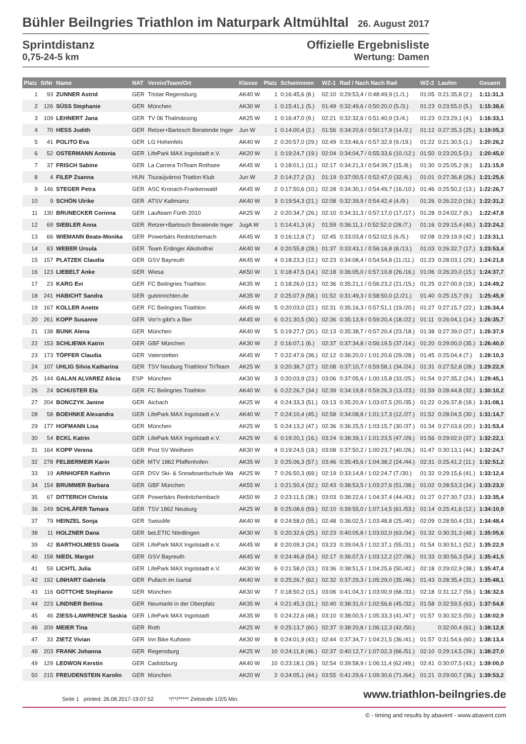Bühler Beilngries Triathlon im Naturpark Altmühltal 26. August 2017
Sprintdistanz
0,75-24-5 km
Offizielle Ergebnisliste
Wertung: Damen
| Platz | StNr | Name | NAT | Verein/Team/Ort | Klasse | Platz | Schwimmen | WZ-1 | Rad / Nach Nach Rad | WZ-2 | Laufen | Gesamt |
| --- | --- | --- | --- | --- | --- | --- | --- | --- | --- | --- | --- | --- |
| 1 | 93 | ZUNNER Astrid | GER | Tristar Regensburg | AK40 W | 1 | 0:16:45,6 (8.) | 02:10 | 0:29:53,4 / 0:48:49,9 (1./1.) | 01:05 | 0:21:35,8 (2.) | 1:11:31,3 |
| 2 | 126 | SÜSS Stephanie | GER | München | AK30 W | 1 | 0:15:41,1 (5.) | 01:49 | 0:32:49,6 / 0:50:20,0 (5./3.) | 01:23 | 0:23:55,0 (5.) | 1:15:38,6 |
| 3 | 109 | LEHNERT Jana | GER | TV 06 Thalmässing | AK25 W | 1 | 0:16:47,0 (9.) | 02:21 | 0:32:32,6 / 0:51:40,9 (3./4.) | 01:23 | 0:23:29,1 (4.) | 1:16:33,1 |
| 4 | 70 | HESS Judith | GER | Retzer+Bartosch Beratende Inger | Jun W | 1 | 0:14:00,4 (2.) | 01:56 | 0:34:20,6 / 0:50:17,9 (14./2.) | 01:12 | 0:27:35,3 (25.) | 1:19:05,3 |
| 5 | 41 | POLITO Eva | GER | LG Hohenfels | AK40 W | 2 | 0:20:57,0 (29.) | 02:49 | 0:33:46,6 / 0:57:32,9 (9./19.) | 01:22 | 0:21:30,5 (1.) | 1:20:26,2 |
| 6 | 52 | OSTERMANN Antonia | GER | LifePark MAX Ingolstadt e.V. | AK20 W | 1 | 0:19:24,7 (19.) | 02:04 | 0:34:04,7 / 0:55:33,6 (10./12.) | 01:50 | 0:23:20,5 (3.) | 1:20:45,0 |
| 7 | 37 | FRISCH Sabine | GER | La Carrera TriTeam Rothsee | AK45 W | 1 | 0:18:01,1 (11.) | 02:17 | 0:34:21,3 / 0:54:39,7 (15./8.) | 01:30 | 0:25:05,2 (8.) | 1:21:15,9 |
| 8 | 4 | FILEP Zsanna | HUN | Tiszaújvárosi Triatlon Klub | Jun W | 2 | 0:14:27,2 (3.) | 01:19 | 0:37:00,5 / 0:52:47,0 (32./6.) | 01:01 | 0:27:36,8 (26.) | 1:21:25,6 |
| 9 | 146 | STEGER Petra | GER | ASC Kronach-Frankenwald | AK45 W | 2 | 0:17:50,6 (10.) | 02:28 | 0:34:30,1 / 0:54:49,7 (16./10.) | 01:46 | 0:25:50,2 (13.) | 1:22:26,7 |
| 10 | 9 | SCHÖN Ulrike | GER | ATSV Kallmümz | AK40 W | 3 | 0:19:54,3 (21.) | 02:08 | 0:32:39,9 / 0:54:42,4 (4./9.) | 01:26 | 0:26:22,0 (16.) | 1:22:31,2 |
| 11 | 130 | BRUNECKER Corinna | GER | Laufteam Fürth 2010 | AK25 W | 2 | 0:20:34,7 (26.) | 02:10 | 0:34:31,3 / 0:57:17,0 (17./17.) | 01:28 | 0:24:02,7 (6.) | 1:22:47,8 |
| 12 | 69 | SIEBLER Anna | GER | Retzer+Bartosch Beratende Inger | JugA W | 1 | 0:14:41,3 (4.) | 01:59 | 0:36:11,1 / 0:52:52,0 (28./7.) | 01:16 | 0:29:15,4 (40.) | 1:23:24,2 |
| 13 | 66 | WIEMANN Beate-Monika | GER | Powerbärs Rednitzhemach | AK45 W | 3 | 0:16:12,8 (7.) | 02:45 | 0:33:03,8 / 0:52:02,5 (6./5.) | 02:08 | 0:29:19,9 (42.) | 1:23:31,1 |
| 14 | 83 | WEBER Ursula | GER | Team Erdinger Alkoholfrei | AK40 W | 4 | 0:20:55,8 (28.) | 01:37 | 0:33:43,1 / 0:56:16,8 (8./13.) | 01:03 | 0:26:32,7 (17.) | 1:23:53,4 |
| 15 | 157 | PLATZEK Claudia | GER | GSV Bayreuth | AK45 W | 4 | 0:18:23,3 (12.) | 02:23 | 0:34:08,4 / 0:54:54,8 (11./11.) | 01:23 | 0:28:03,1 (29.) | 1:24:21,8 |
| 16 | 123 | LIEBELT Anke | GER | Wiesa | AK50 W | 1 | 0:18:47,5 (14.) | 02:18 | 0:36:05,0 / 0:57:10,8 (26./16.) | 01:06 | 0:26:20,0 (15.) | 1:24:37,7 |
| 17 | 23 | KARG Evi | GER | FC Beilngries Triathlon | AK35 W | 1 | 0:18:26,0 (13.) | 02:36 | 0:35:21,1 / 0:56:23,2 (21./15.) | 01:25 | 0:27:00,9 (19.) | 1:24:49,2 |
| 18 | 241 | HABICHT Sandra | GER | guteinrichten.de | AK35 W | 2 | 0:25:07,9 (58.) | 01:52 | 0:31:49,3 / 0:58:50,0 (2./21.) | 01:40 | 0:25:15,7 (9.) | 1:25:45,9 |
| 19 | 167 | KOLLER Anette | GER | FC Beilngries Triathlon | AK45 W | 5 | 0:20:03,0 (22.) | 02:31 | 0:35:16,3 / 0:57:51,1 (19./20.) | 01:27 | 0:27:15,7 (22.) | 1:26:34,4 |
| 20 | 261 | KOPP Susanne | GER | Vor'n gibt's a Bier | AK45 W | 6 | 0:21:30,5 (30.) | 02:36 | 0:35:13,9 / 0:59:20,4 (18./22.) | 01:11 | 0:26:04,1 (14.) | 1:26:35,7 |
| 21 | 138 | BUNK Alena | GER | München | AK40 W | 5 | 0:19:27,7 (20.) | 02:13 | 0:35:38,7 / 0:57:20,4 (23./18.) | 01:38 | 0:27:39,0 (27.) | 1:26:37,9 |
| 22 | 153 | SCHLIEWA Katrin | GER | GBF München | AK30 W | 2 | 0:16:07,1 (6.) | 02:37 | 0:37:34,8 / 0:56:19,5 (37./14.) | 01:20 | 0:29:00,0 (35.) | 1:26:40,0 |
| 23 | 173 | TÖPFER Claudia | GER | Vaterstetten | AK45 W | 7 | 0:22:47,6 (36.) | 02:12 | 0:36:20,0 / 1:01:20,6 (29./28.) | 01:45 | 0:25:04,4 (7.) | 1:28:10,3 |
| 24 | 107 | UHLIG Silvia Katharina | GER | TSV Neuburg Triathlon/ TriTeam | AK25 W | 3 | 0:20:38,7 (27.) | 02:08 | 0:37:10,7 / 0:59:58,1 (34./24.) | 01:31 | 0:27:52,8 (28.) | 1:29:22,9 |
| 25 | 144 | GALAN ALVAREZ Alicia | ESP | München | AK30 W | 3 | 0:20:03,9 (23.) | 03:06 | 0:37:05,6 / 1:00:15,8 (33./25.) | 01:54 | 0:27:35,2 (24.) | 1:29:45,1 |
| 26 | 24 | SCHUSTER Ela | GER | FC Beilngries Triathlon | AK40 W | 6 | 0:22:26,7 (34.) | 02:39 | 0:34:19,8 / 0:59:26,3 (13./23.) | 01:59 | 0:28:44,8 (32.) | 1:30:10,2 |
| 27 | 204 | BONCZYK Janine | GER | Aichach | AK25 W | 4 | 0:24:33,3 (51.) | 03:13 | 0:35:20,9 / 1:03:07,5 (20./35.) | 01:22 | 0:26:37,8 (18.) | 1:31:08,1 |
| 28 | 58 | BOEHNKE Alexandra | GER | LifePark MAX Ingolstadt e.V. | AK40 W | 7 | 0:24:10,4 (45.) | 02:58 | 0:34:08,8 / 1:01:17,3 (12./27.) | 01:52 | 0:28:04,5 (30.) | 1:31:14,7 |
| 29 | 177 | HOFMANN Lisa | GER | München | AK25 W | 5 | 0:24:13,2 (47.) | 02:36 | 0:36:25,5 / 1:03:15,7 (30./37.) | 01:34 | 0:27:03,6 (20.) | 1:31:53,4 |
| 30 | 54 | ECKL Katrin | GER | LifePark MAX Ingolstadt e.V. | AK25 W | 6 | 0:19:20,1 (16.) | 03:24 | 0:38:39,1 / 1:01:23,5 (47./29.) | 01:56 | 0:29:02,0 (37.) | 1:32:22,1 |
| 31 | 164 | KOPP Verena | GER | Post SV Weilheim | AK30 W | 4 | 0:19:24,5 (18.) | 03:08 | 0:37:50,2 / 1:00:23,7 (40./26.) | 01:47 | 0:30:13,1 (44.) | 1:32:24,7 |
| 32 | 278 | FELBERMEIR Karin | GER | MTV 1862 Pfaffenhofen | AK35 W | 3 | 0:25:06,3 (57.) | 03:46 | 0:35:45,6 / 1:04:38,2 (24./44.) | 02:31 | 0:25:41,2 (11.) | 1:32:51,2 |
| 33 | 19 | ARNHOFER Kathrin | GER | DSV Ski- & Snowboardschule Wa | AK25 W | 7 | 0:26:50,3 (69.) | 02:19 | 0:33:14,8 / 1:02:24,7 (7./30.) | 01:32 | 0:29:15,6 (41.) | 1:33:12,4 |
| 34 | 154 | BRUMMER Barbara | GER | GBF München | AK55 W | 1 | 0:21:50,4 (32.) | 02:43 | 0:38:53,5 / 1:03:27,6 (51./38.) | 01:02 | 0:28:53,3 (34.) | 1:33:23,0 |
| 35 | 67 | DITTERICH Christa | GER | Powerbärs Rednitzhembach | AK50 W | 2 | 0:23:11,5 (38.) | 03:03 | 0:38:22,6 / 1:04:37,4 (44./43.) | 01:27 | 0:27:30,7 (23.) | 1:33:35,4 |
| 36 | 249 | SCHLÄFER Tamara | GER | TSV 1862 Neuburg | AK25 W | 8 | 0:25:08,6 (59.) | 02:10 | 0:39:55,0 / 1:07:14,5 (61./53.) | 01:14 | 0:25:41,6 (12.) | 1:34:10,9 |
| 37 | 79 | HEINZEL Sonja | GER | Swisslife | AK40 W | 8 | 0:24:58,0 (55.) | 02:48 | 0:36:02,5 / 1:03:48,8 (25./40.) | 02:09 | 0:28:50,4 (33.) | 1:34:48,4 |
| 38 | 11 | HOLZNER Dana | GER | beLETIC Nördlingen | AK30 W | 5 | 0:20:32,6 (25.) | 02:23 | 0:40:05,8 / 1:03:02,0 (63./34.) | 01:32 | 0:30:31,3 (48.) | 1:35:05,6 |
| 39 | 42 | BARTHOLMESS Gisela | GER | LifePark MAX Ingolstadt e.V. | AK45 W | 8 | 0:20:09,3 (24.) | 03:23 | 0:39:04,5 / 1:02:37,1 (55./31.) | 01:54 | 0:30:51,1 (52.) | 1:35:22,9 |
| 40 | 158 | NIEDL Margot | GER | GSV Bayreuth | AK45 W | 9 | 0:24:46,8 (54.) | 02:17 | 0:36:07,5 / 1:03:12,2 (27./36.) | 01:33 | 0:30:56,3 (54.) | 1:35:41,5 |
| 41 | 59 | LICHTL Julia | GER | LifePark MAX Ingolstadt e.V. | AK30 W | 6 | 0:21:58,0 (33.) | 03:36 | 0:38:51,5 / 1:04:25,6 (50./42.) | 02:18 | 0:29:02,9 (38.) | 1:35:47,4 |
| 42 | 192 | LINHART Gabriela | GER | Pullach im Isartal | AK40 W | 9 | 0:25:26,7 (62.) | 02:32 | 0:37:29,3 / 1:05:29,0 (35./46.) | 01:43 | 0:28:35,4 (31.) | 1:35:48,1 |
| 43 | 116 | GÖTTCHE Stephanie | GER | München | AK30 W | 7 | 0:18:50,2 (15.) | 03:06 | 0:41:04,3 / 1:03:00,9 (68./33.) | 02:18 | 0:31:12,7 (56.) | 1:36:32,6 |
| 44 | 223 | LINDNER Bettina | GER | Neumarkt in der Oberpfalz | AK35 W | 4 | 0:21:45,3 (31.) | 02:40 | 0:38:31,0 / 1:02:56,6 (45./32.) | 01:58 | 0:32:59,5 (63.) | 1:37:54,8 |
| 45 | 46 | ZIESS-LAWRENCE Saskia | GER | LifePark MAX Ingolstadt | AK35 W | 5 | 0:24:22,6 (48.) | 03:10 | 0:38:00,5 / 1:05:33,3 (41./47.) | 01:57 | 0:30:32,5 (50.) | 1:38:02,9 |
| 46 | 209 | MEIER Tina | GER | Roth | AK25 W | 9 | 0:25:13,7 (60.) | 02:37 | 0:38:20,8 / 1:06:12,3 (42./50.) | | 0:32:00,4 (61.) | 1:38:12,8 |
| 47 | 33 | ZIETZ Vivian | GER | Inn Bike Kufstein | AK30 W | 8 | 0:24:01,9 (43.) | 02:44 | 0:37:34,7 / 1:04:21,5 (36./41.) | 01:57 | 0:31:54,6 (60.) | 1:38:13,4 |
| 48 | 203 | FRANK Johanna | GER | Regensburg | AK25 W | 10 | 0:24:11,8 (46.) | 02:37 | 0:40:12,7 / 1:07:02,3 (66./51.) | 02:10 | 0:29:14,5 (39.) | 1:38:27,0 |
| 49 | 129 | LEDWON Kerstin | GER | Cadolzburg | AK40 W | 10 | 0:23:18,1 (39.) | 02:54 | 0:39:58,9 / 1:06:11,4 (62./49.) | 02:41 | 0:30:07,5 (43.) | 1:39:00,0 |
| 50 | 215 | FREUDENSTEIN Karolin | GER | München | AK20 W | 2 | 0:24:05,1 (44.) | 03:55 | 0:41:29,6 / 1:09:30,6 (71./64.) | 01:21 | 0:29:00,7 (36.) | 1:39:53,2 |
Seite 1 printed: 26.08.2017-19:07:52 */**/***** Zeitstrafe 1/2/5 Min.
www.triathlon-beilngries.de
© - timing and results by abavent - www.abavent.com